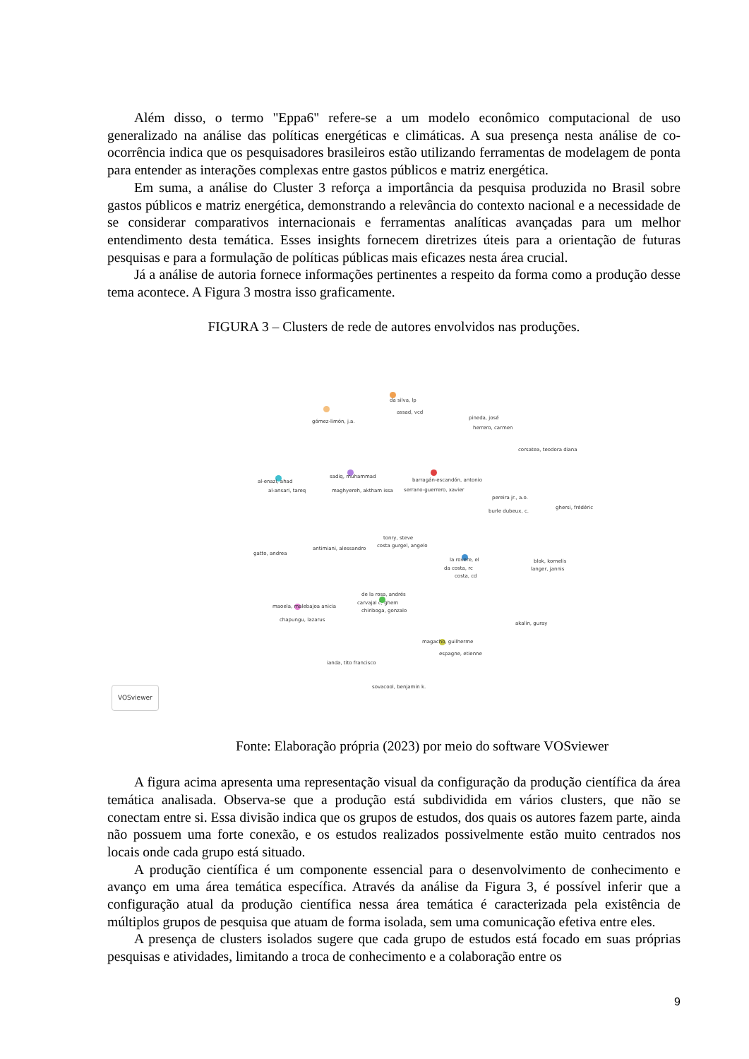Além disso, o termo "Eppa6" refere-se a um modelo econômico computacional de uso generalizado na análise das políticas energéticas e climáticas. A sua presença nesta análise de co-ocorrência indica que os pesquisadores brasileiros estão utilizando ferramentas de modelagem de ponta para entender as interações complexas entre gastos públicos e matriz energética.
Em suma, a análise do Cluster 3 reforça a importância da pesquisa produzida no Brasil sobre gastos públicos e matriz energética, demonstrando a relevância do contexto nacional e a necessidade de se considerar comparativos internacionais e ferramentas analíticas avançadas para um melhor entendimento desta temática. Esses insights fornecem diretrizes úteis para a orientação de futuras pesquisas e para a formulação de políticas públicas mais eficazes nesta área crucial.
Já a análise de autoria fornece informações pertinentes a respeito da forma como a produção desse tema acontece. A Figura 3 mostra isso graficamente.
FIGURA 3 – Clusters de rede de autores envolvidos nas produções.
da silva, lp
assad, vcd
gómez-limón, j.a.
pineda, josé
herrero, carmen
corsatea, teodora diana
al-enazi, ahad
al-ansari, tareq
sadiq, muhammad
maghyereh, aktham issa
barragán-escandón, antonio
serrano-guerrero, xavier
pereira jr., a.o.
burle dubeux, c.
ghersi, frédéric
tonry, steve
costa gurgel, angelo
gatto, andrea
antimiani, alessandro
la rovere, el
da costa, rc
costa, cd
blok, kornelis
langer, jannis
de la rosa, andrés
carvajal c, ghem
chiriboga, gonzalo
maoela, malebajoa anicia
chapungu, lazarus
akalin, guray
magacho, guilherme
espagne, etienne
ianda, tito francisco
sovacool, benjamin k.
VOSviewer
Fonte: Elaboração própria (2023) por meio do software VOSviewer
A figura acima apresenta uma representação visual da configuração da produção científica da área temática analisada. Observa-se que a produção está subdividida em vários clusters, que não se conectam entre si. Essa divisão indica que os grupos de estudos, dos quais os autores fazem parte, ainda não possuem uma forte conexão, e os estudos realizados possivelmente estão muito centrados nos locais onde cada grupo está situado.
A produção científica é um componente essencial para o desenvolvimento de conhecimento e avanço em uma área temática específica. Através da análise da Figura 3, é possível inferir que a configuração atual da produção científica nessa área temática é caracterizada pela existência de múltiplos grupos de pesquisa que atuam de forma isolada, sem uma comunicação efetiva entre eles.
A presença de clusters isolados sugere que cada grupo de estudos está focado em suas próprias pesquisas e atividades, limitando a troca de conhecimento e a colaboração entre os
9